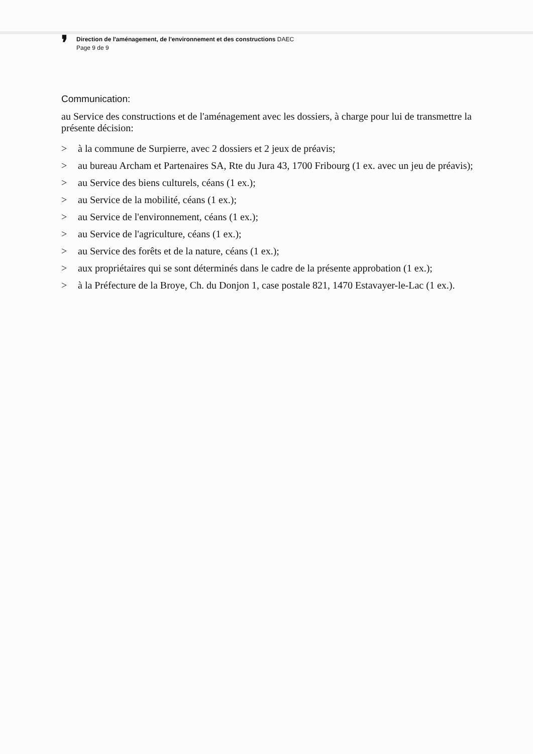❜
Direction de l'aménagement, de l'environnement et des constructions DAEC
Page 9 de 9
Communication:
au Service des constructions et de l'aménagement avec les dossiers, à charge pour lui de transmettre la présente décision:
> à la commune de Surpierre, avec 2 dossiers et 2 jeux de préavis;
> au bureau Archam et Partenaires SA, Rte du Jura 43, 1700 Fribourg (1 ex. avec un jeu de préavis);
> au Service des biens culturels, céans (1 ex.);
> au Service de la mobilité, céans (1 ex.);
> au Service de l'environnement, céans (1 ex.);
> au Service de l'agriculture, céans (1 ex.);
> au Service des forêts et de la nature, céans (1 ex.);
> aux propriétaires qui se sont déterminés dans le cadre de la présente approbation (1 ex.);
> à la Préfecture de la Broye, Ch. du Donjon 1, case postale 821, 1470 Estavayer-le-Lac (1 ex.).